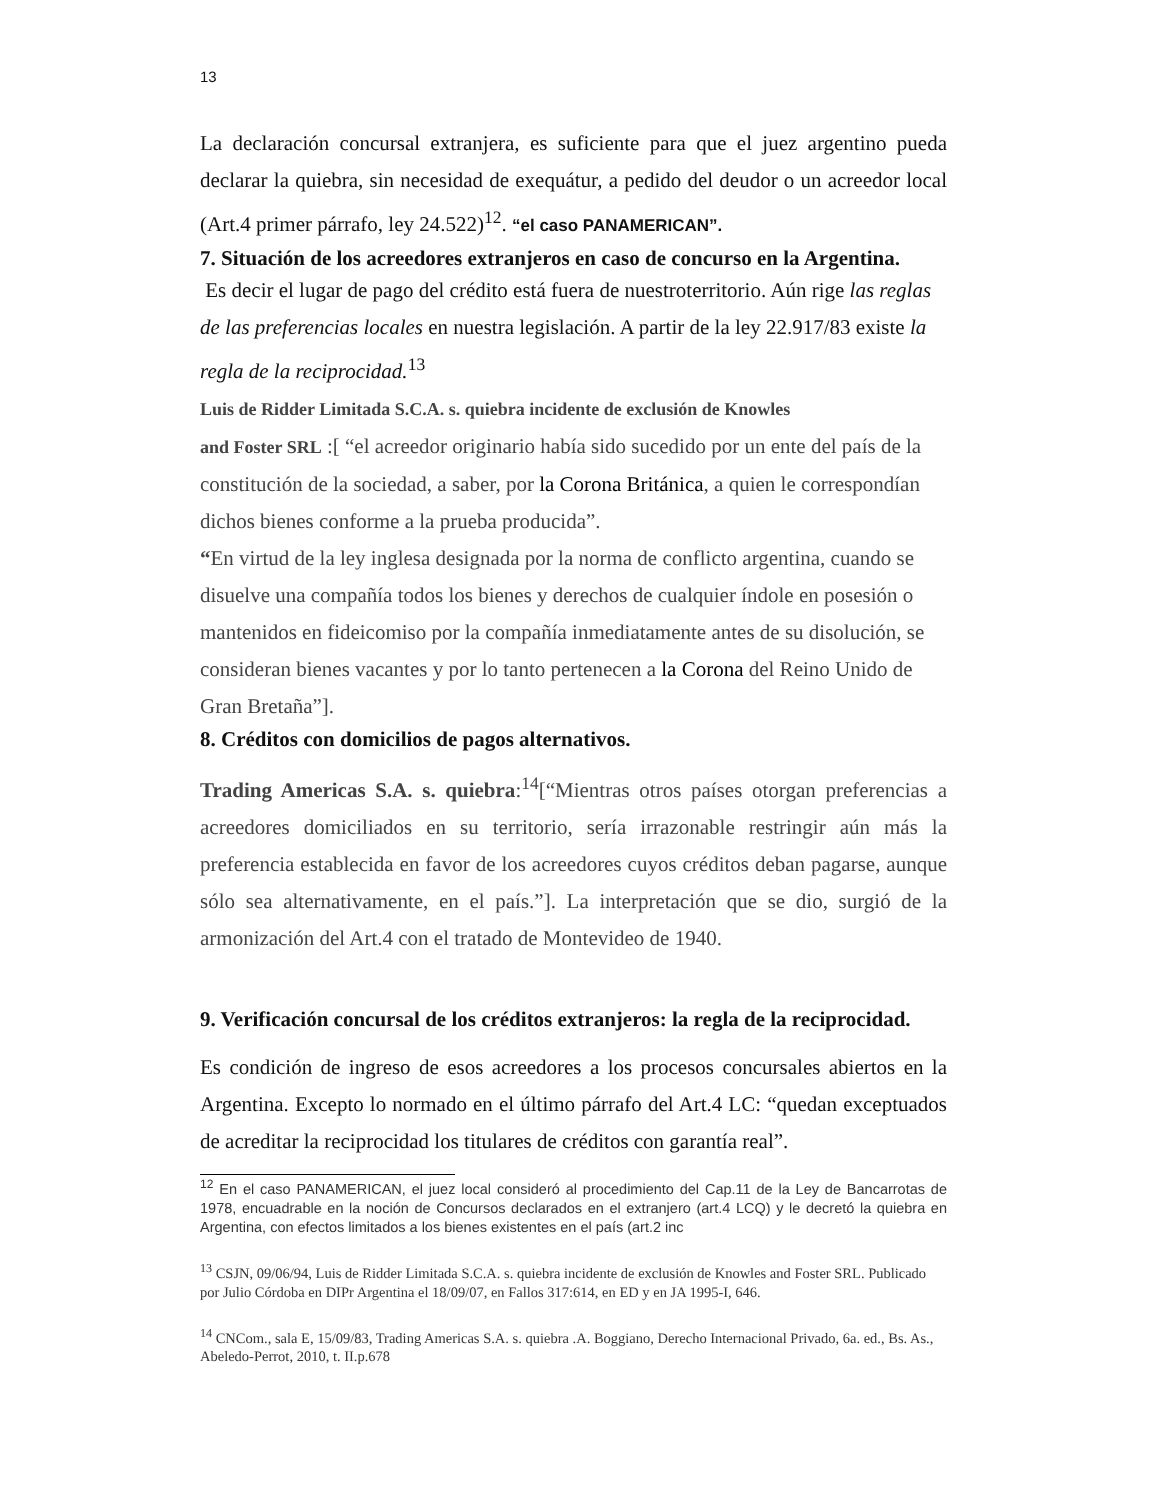13
La declaración concursal extranjera, es suficiente para que el juez argentino pueda declarar la quiebra, sin necesidad de exequátur, a pedido del deudor o un acreedor local (Art.4 primer párrafo, ley 24.522)<sup>12</sup>. “el caso PANAMERICAN”.
7. Situación de los acreedores extranjeros en caso de concurso en la Argentina.
Es decir el lugar de pago del crédito está fuera de nuestroterritorio. Aún rige las reglas de las preferencias locales en nuestra legislación. A partir de la ley 22.917/83 existe la regla de la reciprocidad.<sup>13</sup>
Luis de Ridder Limitada S.C.A. s. quiebra incidente de exclusión de Knowles
and Foster SRL :[ “el acreedor originario había sido sucedido por un ente del país de la constitución de la sociedad, a saber, por la Corona Británica, a quien le correspondían dichos bienes conforme a la prueba producida”.
“En virtud de la ley inglesa designada por la norma de conflicto argentina, cuando se disuelve una compañía todos los bienes y derechos de cualquier índole en posesión o mantenidos en fideicomiso por la compañía inmediatamente antes de su disolución, se consideran bienes vacantes y por lo tanto pertenecen a la Corona del Reino Unido de Gran Bretaña”].
8. Créditos con domicilios de pagos alternativos.
Trading Americas S.A. s. quiebra:<sup>14</sup>[“Mientras otros países otorgan preferencias a acreedores domiciliados en su territorio, sería irrazonable restringir aún más la preferencia establecida en favor de los acreedores cuyos créditos deban pagarse, aunque sólo sea alternativamente, en el país.”]. La interpretación que se dio, surgió de la armonización del Art.4 con el tratado de Montevideo de 1940.
9. Verificación concursal de los créditos extranjeros: la regla de la reciprocidad.
Es condición de ingreso de esos acreedores a los procesos concursales abiertos en la Argentina. Excepto lo normado en el último párrafo del Art.4 LC: “quedan exceptuados de acreditar la reciprocidad los titulares de créditos con garantía real”.
<sup>12</sup> En el caso PANAMERICAN, el juez local consideró al procedimiento del Cap.11 de la Ley de Bancarrotas de 1978, encuadrable en la noción de Concursos declarados en el extranjero (art.4 LCQ) y le decretó la quiebra en Argentina, con efectos limitados a los bienes existentes en el país (art.2 inc
<sup>13</sup> CSJN, 09/06/94, Luis de Ridder Limitada S.C.A. s. quiebra incidente de exclusión de Knowles and Foster SRL. Publicado por Julio Córdoba en DIPr Argentina el 18/09/07, en Fallos 317:614, en ED y en JA 1995-I, 646.
<sup>14</sup> CNCom., sala E, 15/09/83, Trading Americas S.A. s. quiebra .A. Boggiano, Derecho Internacional Privado, 6a. ed., Bs. As., Abeledo-Perrot, 2010, t. II.p.678